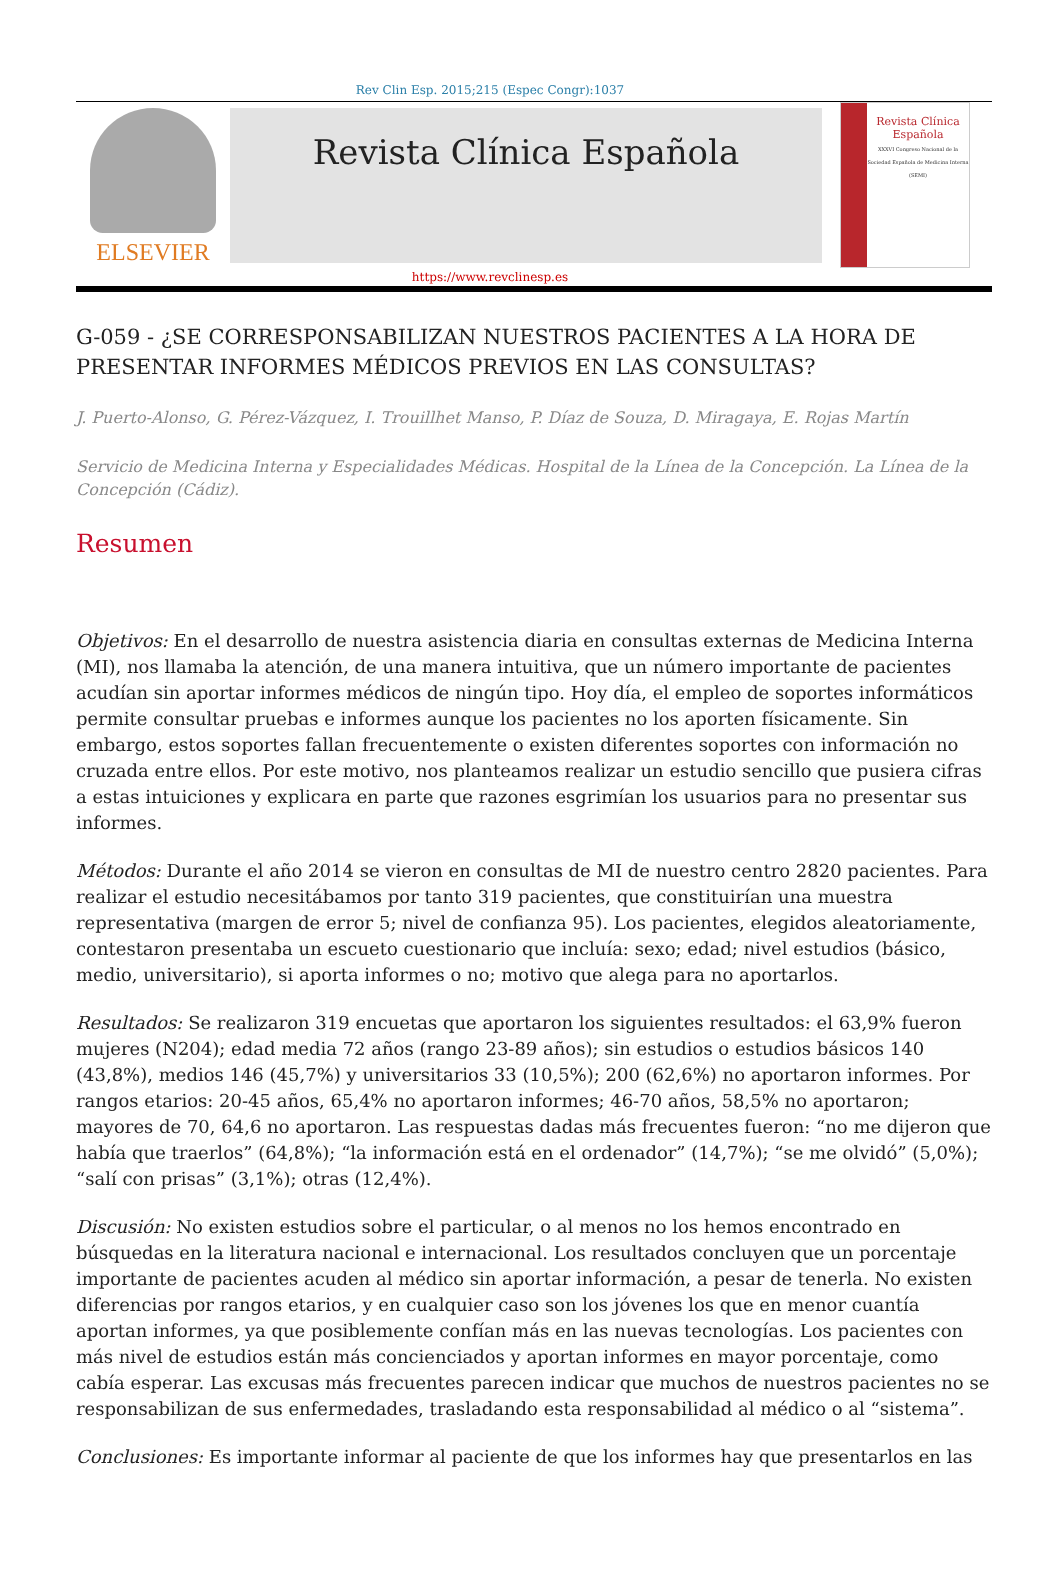Rev Clin Esp. 2015;215 (Espec Congr):1037
ELSEVIER
Revista Clínica Española
Revista Clínica
Española
XXXVI Congreso Nacional de la Sociedad Española de Medicina Interna (SEMI)
https://www.revclinesp.es
G-059 - ¿SE CORRESPONSABILIZAN NUESTROS PACIENTES A LA HORA DE PRESENTAR INFORMES MÉDICOS PREVIOS EN LAS CONSULTAS?
J. Puerto-Alonso, G. Pérez-Vázquez, I. Trouillhet Manso, P. Díaz de Souza, D. Miragaya, E. Rojas Martín
Servicio de Medicina Interna y Especialidades Médicas. Hospital de la Línea de la Concepción. La Línea de la Concepción (Cádiz).
Resumen
Objetivos: En el desarrollo de nuestra asistencia diaria en consultas externas de Medicina Interna (MI), nos llamaba la atención, de una manera intuitiva, que un número importante de pacientes acudían sin aportar informes médicos de ningún tipo. Hoy día, el empleo de soportes informáticos permite consultar pruebas e informes aunque los pacientes no los aporten físicamente. Sin embargo, estos soportes fallan frecuentemente o existen diferentes soportes con información no cruzada entre ellos. Por este motivo, nos planteamos realizar un estudio sencillo que pusiera cifras a estas intuiciones y explicara en parte que razones esgrimían los usuarios para no presentar sus informes.
Métodos: Durante el año 2014 se vieron en consultas de MI de nuestro centro 2820 pacientes. Para realizar el estudio necesitábamos por tanto 319 pacientes, que constituirían una muestra representativa (margen de error 5; nivel de confianza 95). Los pacientes, elegidos aleatoriamente, contestaron presentaba un escueto cuestionario que incluía: sexo; edad; nivel estudios (básico, medio, universitario), si aporta informes o no; motivo que alega para no aportarlos.
Resultados: Se realizaron 319 encuetas que aportaron los siguientes resultados: el 63,9% fueron mujeres (N204); edad media 72 años (rango 23-89 años); sin estudios o estudios básicos 140 (43,8%), medios 146 (45,7%) y universitarios 33 (10,5%); 200 (62,6%) no aportaron informes. Por rangos etarios: 20-45 años, 65,4% no aportaron informes; 46-70 años, 58,5% no aportaron; mayores de 70, 64,6 no aportaron. Las respuestas dadas más frecuentes fueron: “no me dijeron que había que traerlos” (64,8%); “la información está en el ordenador” (14,7%); “se me olvidó” (5,0%); “salí con prisas” (3,1%); otras (12,4%).
Discusión: No existen estudios sobre el particular, o al menos no los hemos encontrado en búsquedas en la literatura nacional e internacional. Los resultados concluyen que un porcentaje importante de pacientes acuden al médico sin aportar información, a pesar de tenerla. No existen diferencias por rangos etarios, y en cualquier caso son los jóvenes los que en menor cuantía aportan informes, ya que posiblemente confían más en las nuevas tecnologías. Los pacientes con más nivel de estudios están más concienciados y aportan informes en mayor porcentaje, como cabía esperar. Las excusas más frecuentes parecen indicar que muchos de nuestros pacientes no se responsabilizan de sus enfermedades, trasladando esta responsabilidad al médico o al “sistema”.
Conclusiones: Es importante informar al paciente de que los informes hay que presentarlos en las